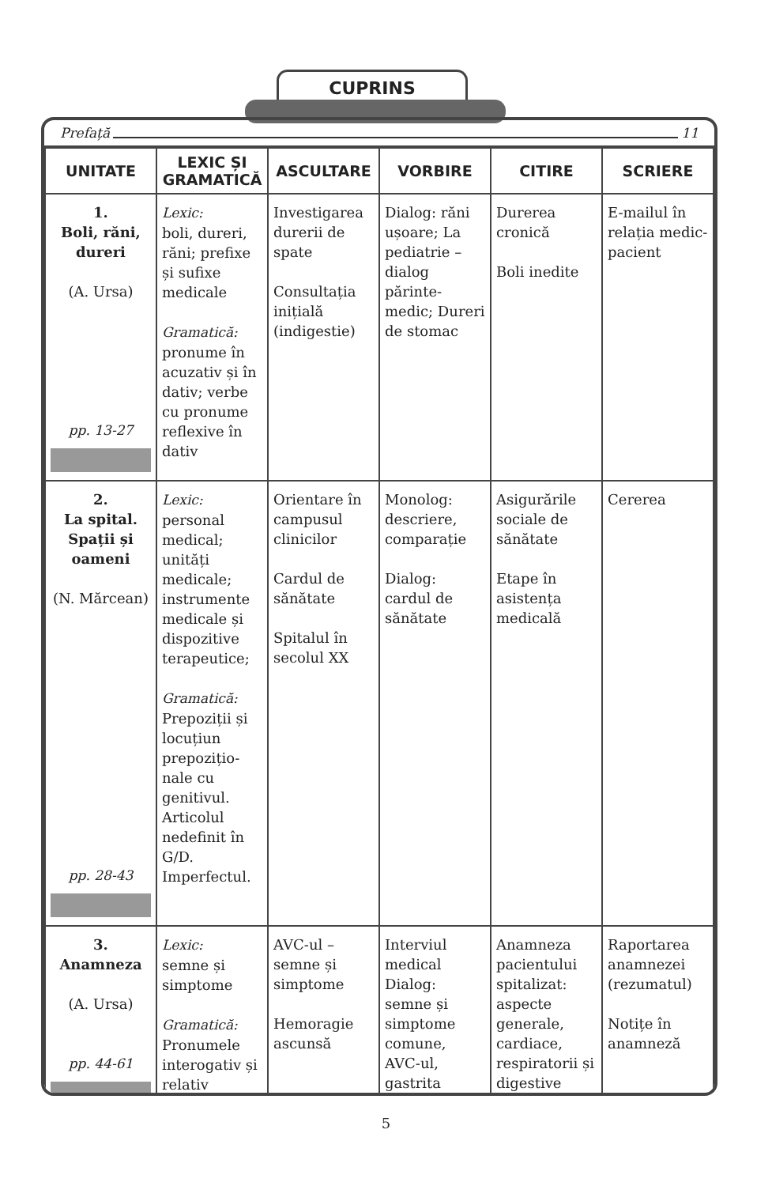CUPRINS
Prefață 11
| UNITATE | LEXIC ȘI GRAMATICĂ | ASCULTARE | VORBIRE | CITIRE | SCRIERE |
| --- | --- | --- | --- | --- | --- |
| 1. Boli, răni, dureri (A. Ursa) pp. 13-27 | Lexic: boli, dureri, răni; prefixe și sufixe medicale Gramatică: pronume în acuzativ și în dativ; verbe cu pronume reflexive în dativ | Investigarea durerii de spate Consultația inițială (indigestie) | Dialog: răni ușoare; La pediatrie – dialog părinte-medic; Dureri de stomac | Durerea cronică Boli inedite | E-mailul în relația medic-pacient |
| 2. La spital. Spații și oameni (N. Mărcean) pp. 28-43 | Lexic: personal medical; unități medicale; instrumente medicale și dispozitive terapeutice; Gramatică: Prepoziții și locuțiun prepozițio-nale cu genitivul. Articolul nedefinit în G/D. Imperfectul. | Orientare în campusul clinicilor Cardul de sănătate Spitalul în secolul XX | Monolog: descriere, comparație Dialog: cardul de sănătate | Asigurările sociale de sănătate Etape în asistența medicală | Cererea |
| 3. Anamneza (A. Ursa) pp. 44-61 | Lexic: semne și simptome Gramatică: Pronumele interogativ și relativ | AVC-ul – semne și simptome Hemoragie ascunsă | Interviul medical Dialog: semne și simptome comune, AVC-ul, gastrita | Anamneza pacientului spitalizat: aspecte generale, cardiace, respiratorii și digestive | Raportarea anamnezei (rezumatul) Notițe în anamneză |
5